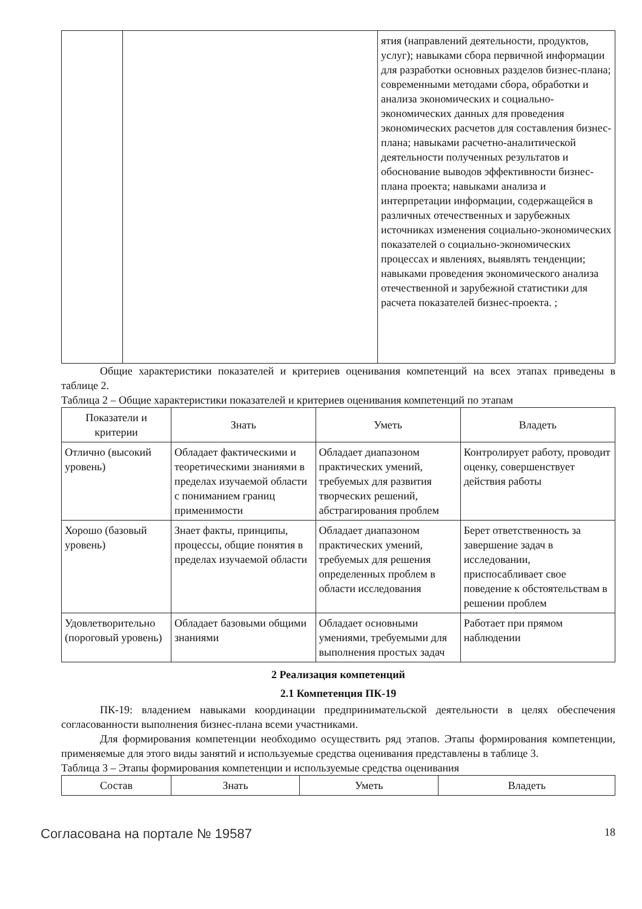| | | ятия (направлений деятельности, продуктов, услуг); навыками сбора первичной информации для разработки основных разделов бизнес-плана; современными методами сбора, обработки и анализа экономических и социально-экономических данных для проведения экономических расчетов для составления бизнес-плана; навыками расчетно-аналитической деятельности полученных результатов и обоснование выводов эффективности бизнес-плана проекта; навыками анализа и интерпретации информации, содержащейся в различных отечественных и зарубежных источниках изменения социально-экономических показателей о социально-экономических процессах и явлениях, выявлять тенденции; навыками проведения экономического анализа отечественной и зарубежной статистики для расчета показателей бизнес-проекта. ; |
Общие характеристики показателей и критериев оценивания компетенций на всех этапах приведены в таблице 2.
Таблица 2 – Общие характеристики показателей и критериев оценивания компетенций по этапам
| Показатели и критерии | Знать | Уметь | Владеть |
| --- | --- | --- | --- |
| Отлично (высокий уровень) | Обладает фактическими и теоретическими знаниями в пределах изучаемой области с пониманием границ применимости | Обладает диапазоном практических умений, требуемых для развития творческих решений, абстрагирования проблем | Контролирует работу, проводит оценку, совершенствует действия работы |
| Хорошо (базовый уровень) | Знает факты, принципы, процессы, общие понятия в пределах изучаемой области | Обладает диапазоном практических умений, требуемых для решения определенных проблем в области исследования | Берет ответственность за завершение задач в исследовании, приспосабливает свое поведение к обстоятельствам в решении проблем |
| Удовлетворительно (пороговый уровень) | Обладает базовыми общими знаниями | Обладает основными умениями, требуемыми для выполнения простых задач | Работает при прямом наблюдении |
2 Реализация компетенций
2.1 Компетенция ПК-19
ПК-19: владением навыками координации предпринимательской деятельности в целях обеспечения согласованности выполнения бизнес-плана всеми участниками.
Для формирования компетенции необходимо осуществить ряд этапов. Этапы формирования компетенции, применяемые для этого виды занятий и используемые средства оценивания представлены в таблице 3.
Таблица 3 – Этапы формирования компетенции и используемые средства оценивания
| Состав | Знать | Уметь | Владеть |
| --- | --- | --- | --- |
Согласована на портале № 19587 18